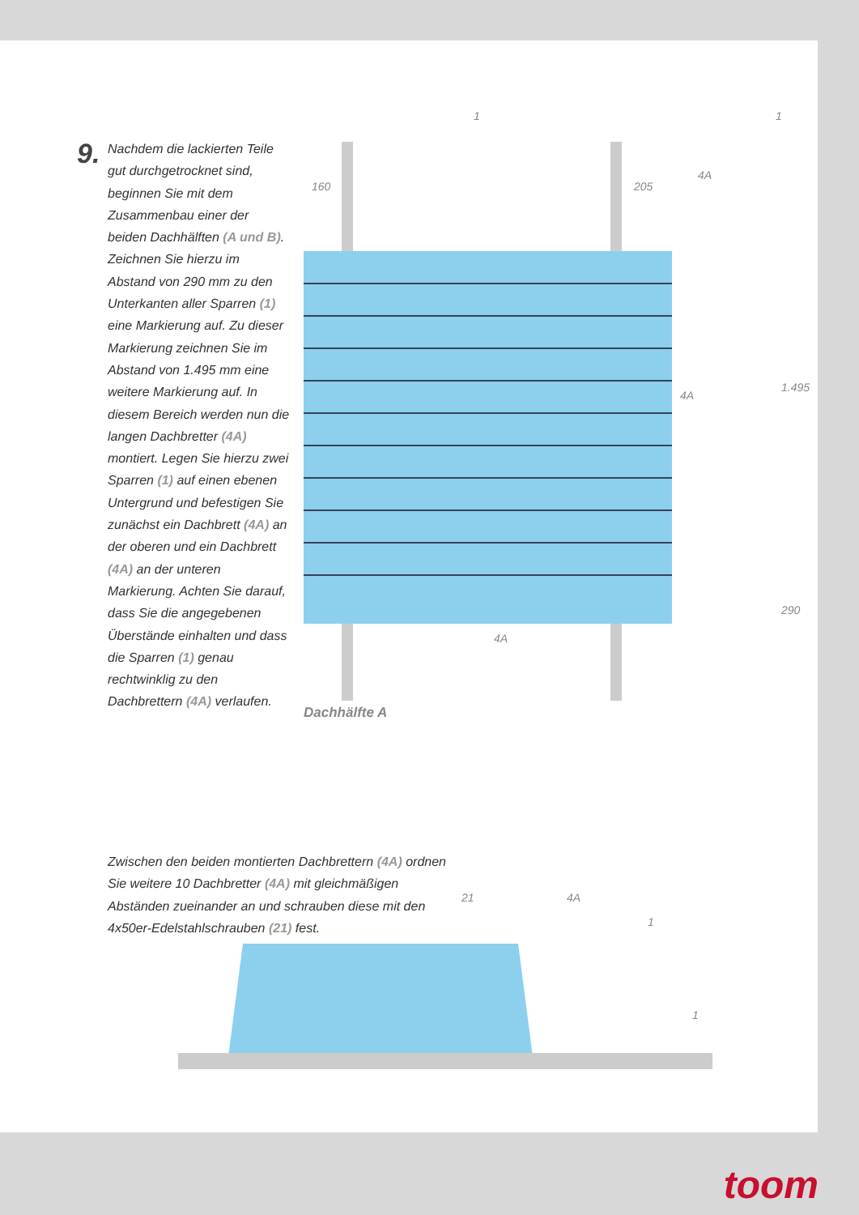9.
Nachdem die lackierten Teile gut durchgetrocknet sind, beginnen Sie mit dem Zusammenbau einer der beiden Dachhälften (A und B). Zeichnen Sie hierzu im Abstand von 290 mm zu den Unterkanten aller Sparren (1) eine Markierung auf. Zu dieser Markierung zeichnen Sie im Abstand von 1.495 mm eine weitere Markierung auf. In diesem Bereich werden nun die langen Dachbretter (4A) montiert. Legen Sie hierzu zwei Sparren (1) auf einen ebenen Untergrund und befestigen Sie zunächst ein Dachbrett (4A) an der oberen und ein Dachbrett (4A) an der unteren Markierung. Achten Sie darauf, dass Sie die angegebenen Überstände einhalten und dass die Sparren (1) genau rechtwinklig zu den Dachbrettern (4A) verlaufen.
1
160 205
4A
1
4A
1.495
290
4A
Dachhälfte A
Zwischen den beiden montierten Dachbrettern (4A) ordnen Sie weitere 10 Dachbretter (4A) mit gleichmäßigen Abständen zueinander an und schrauben diese mit den 4x50er-Edelstahlschrauben (21) fest.
21 4A
1
1
toom